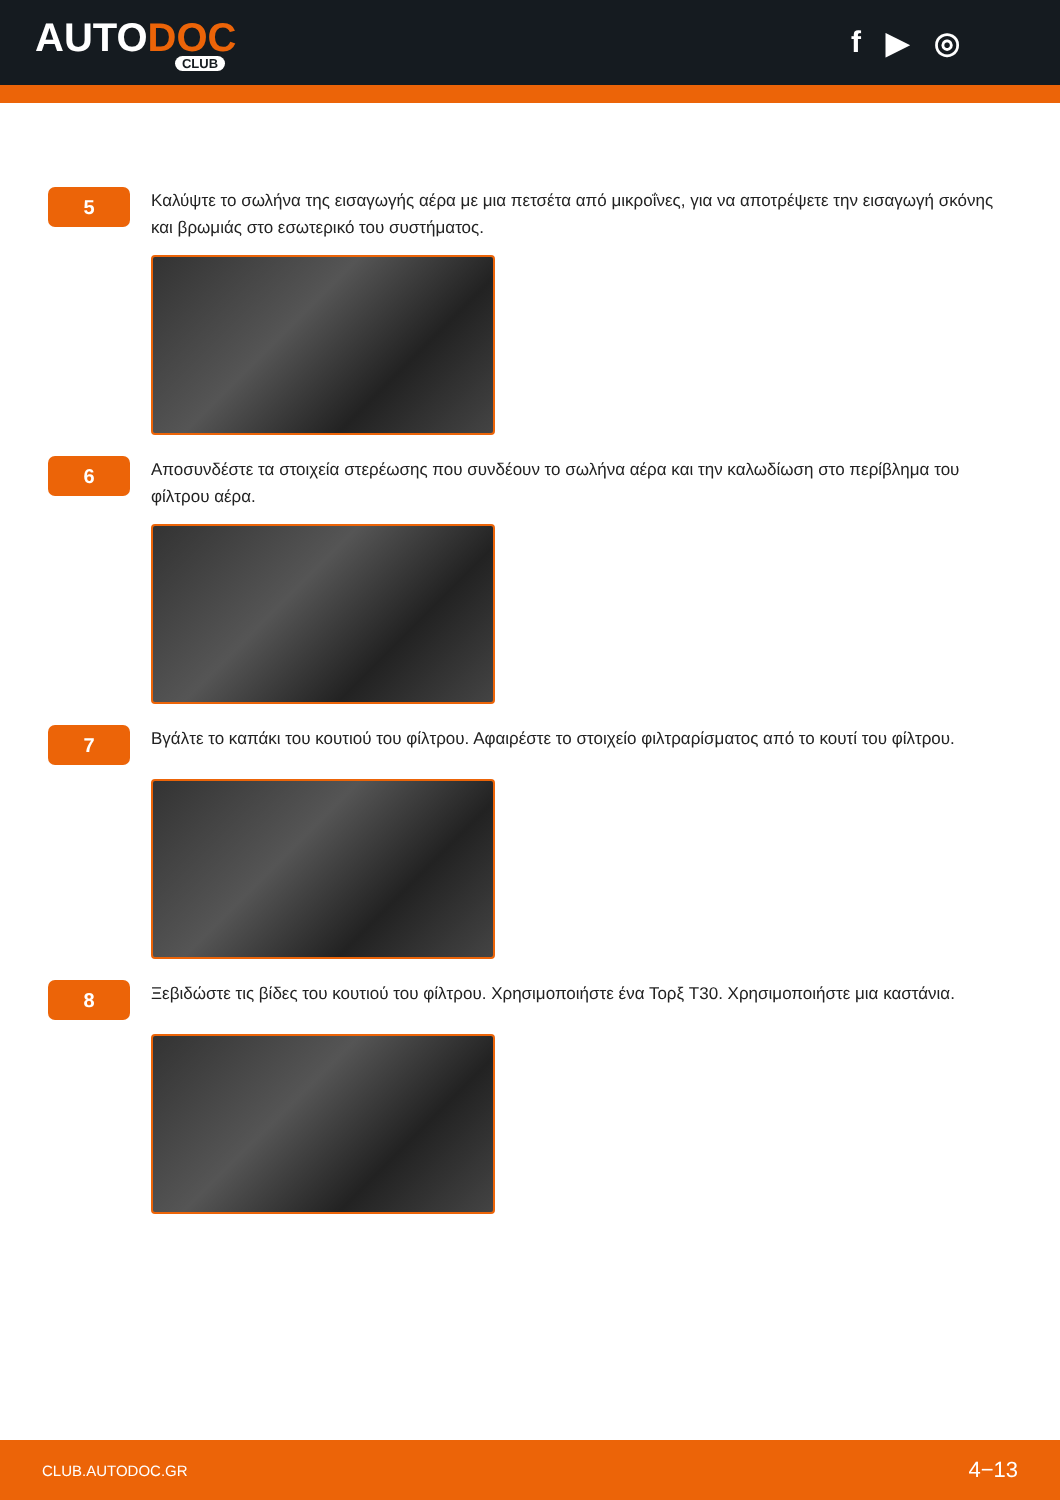AUTODOC
CLUB
f ▶ ◎
5
Καλύψτε το σωλήνα της εισαγωγής αέρα με μια πετσέτα από μικροΐνες, για να αποτρέψετε την εισαγωγή σκόνης και βρωμιάς στο εσωτερικό του συστήματος.
6
Αποσυνδέστε τα στοιχεία στερέωσης που συνδέουν το σωλήνα αέρα και την καλωδίωση στο περίβλημα του φίλτρου αέρα.
7
Βγάλτε το καπάκι του κουτιού του φίλτρου. Αφαιρέστε το στοιχείο φιλτραρίσματος από το κουτί του φίλτρου.
8
Ξεβιδώστε τις βίδες του κουτιού του φίλτρου. Χρησιμοποιήστε ένα Τορξ T30. Χρησιμοποιήστε μια καστάνια.
CLUB.AUTODOC.GR 4−13